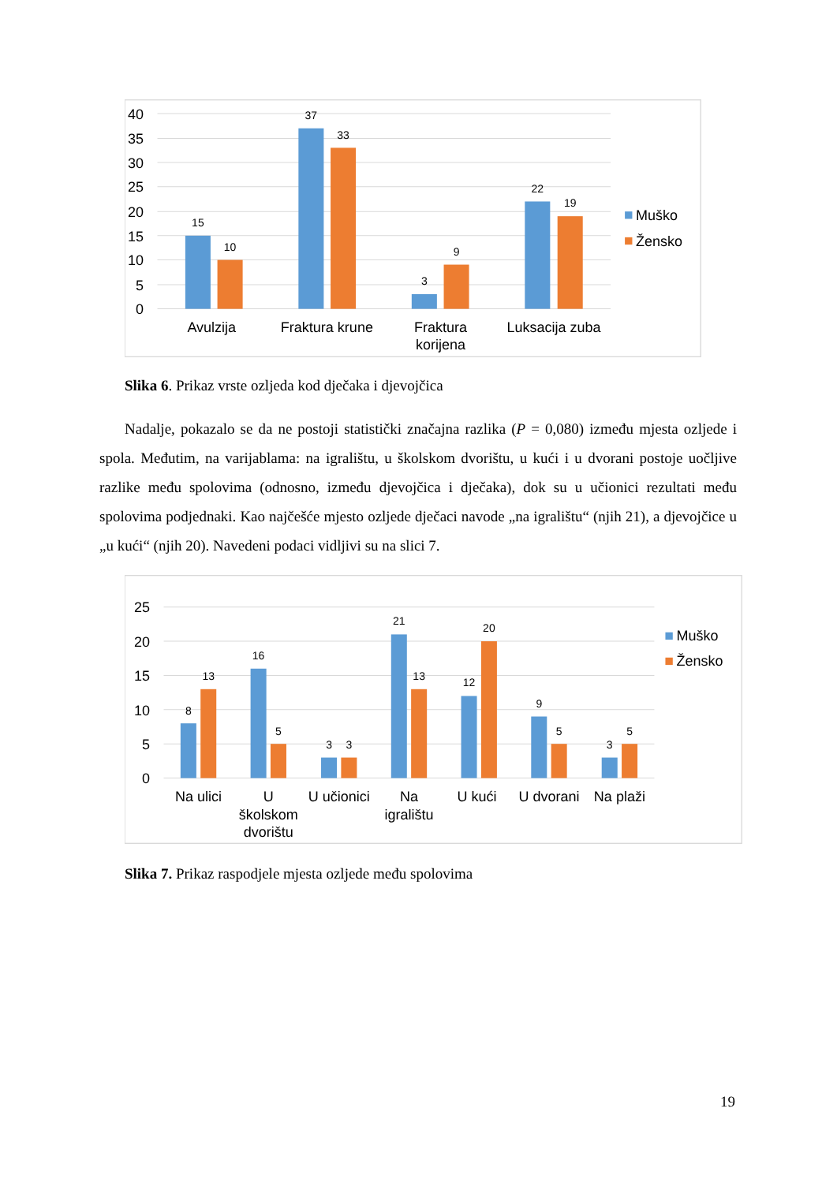40
35
30
25
20
15
10
5
0
15
10
37
33
3
9
22
19
Avulzija
Fraktura krune
Fraktura
korijena
Luksacija zuba
Muško
Žensko
Slika 6. Prikaz vrste ozljeda kod dječaka i djevojčica
Nadalje, pokazalo se da ne postoji statistički značajna razlika (P = 0,080) između mjesta ozljede i spola. Međutim, na varijablama: na igralištu, u školskom dvorištu, u kući i u dvorani postoje uočljive razlike među spolovima (odnosno, između djevojčica i dječaka), dok su u učionici rezultati među spolovima podjednaki. Kao najčešće mjesto ozljede dječaci navode „na igralištu“ (njih 21), a djevojčice u „u kući“ (njih 20). Navedeni podaci vidljivi su na slici 7.
25
20
15
10
5
0
8
13
16
5
3
3
21
13
12
20
9
5
3
5
Na ulici
U
školskom
dvorištu
U učionici
Na
igralištu
U kući
U dvorani
Na plaži
Muško
Žensko
Slika 7. Prikaz raspodjele mjesta ozljede među spolovima
19